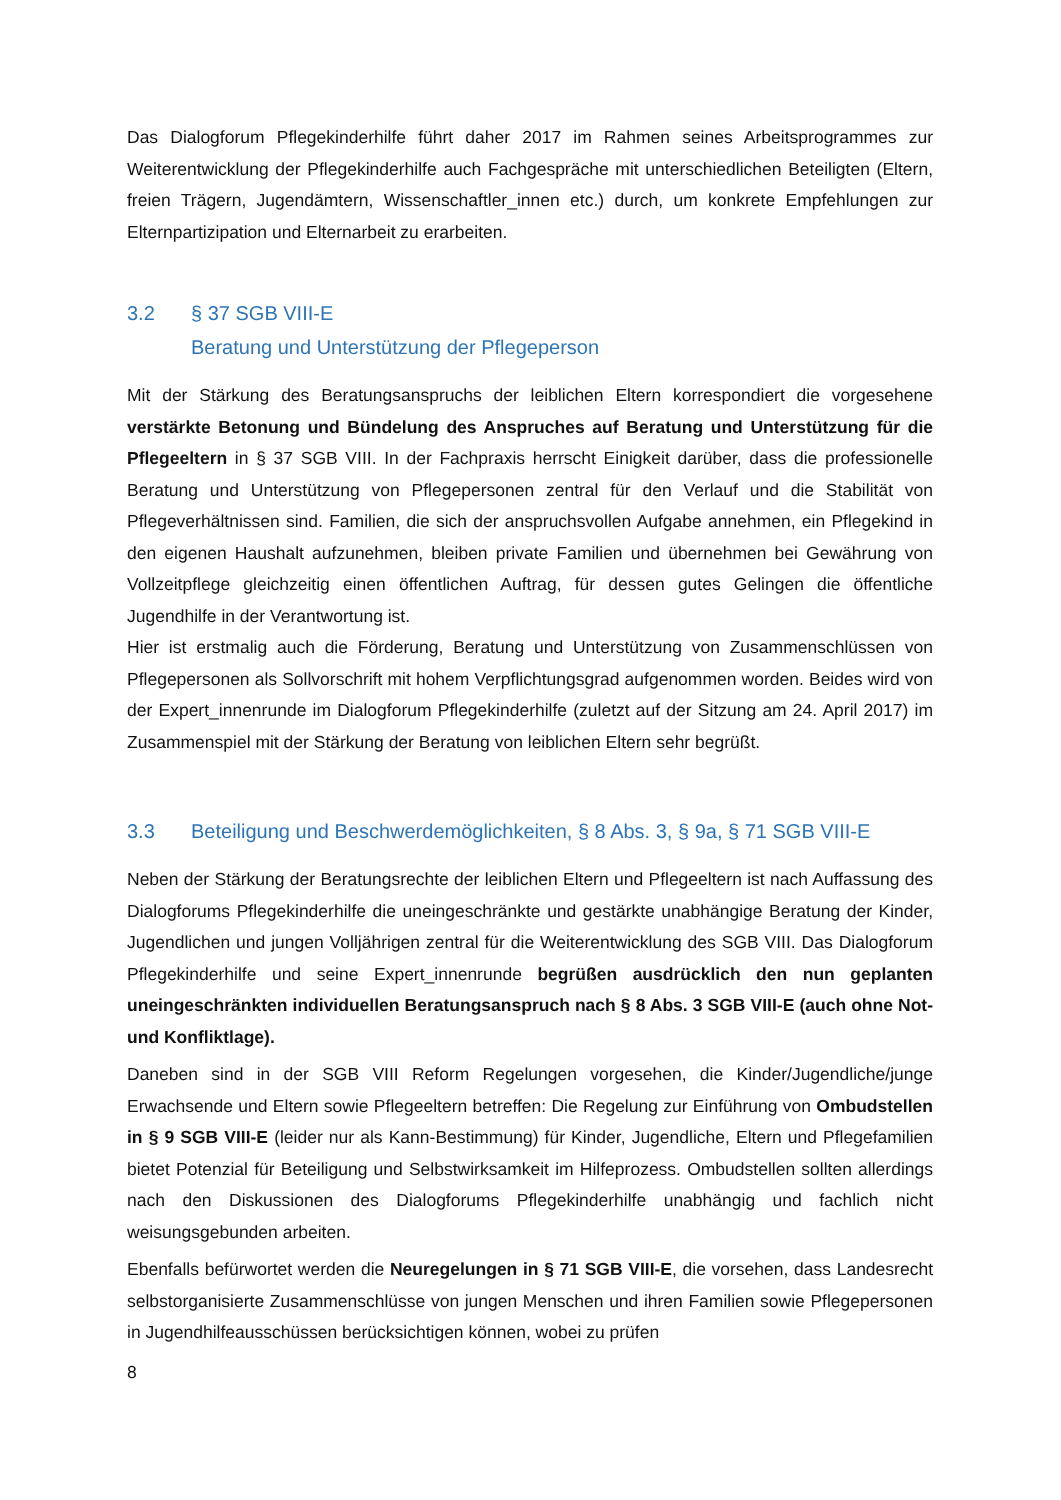Das Dialogforum Pflegekinderhilfe führt daher 2017 im Rahmen seines Arbeitsprogrammes zur Weiterentwicklung der Pflegekinderhilfe auch Fachgespräche mit unterschiedlichen Beteiligten (Eltern, freien Trägern, Jugendämtern, Wissenschaftler_innen etc.) durch, um konkrete Empfehlungen zur Elternpartizipation und Elternarbeit zu erarbeiten.
3.2 § 37 SGB VIII-E
Beratung und Unterstützung der Pflegeperson
Mit der Stärkung des Beratungsanspruchs der leiblichen Eltern korrespondiert die vorgesehene verstärkte Betonung und Bündelung des Anspruches auf Beratung und Unterstützung für die Pflegeeltern in § 37 SGB VIII. In der Fachpraxis herrscht Einigkeit darüber, dass die professionelle Beratung und Unterstützung von Pflegepersonen zentral für den Verlauf und die Stabilität von Pflegeverhältnissen sind. Familien, die sich der anspruchsvollen Aufgabe annehmen, ein Pflegekind in den eigenen Haushalt aufzunehmen, bleiben private Familien und übernehmen bei Gewährung von Vollzeitpflege gleichzeitig einen öffentlichen Auftrag, für dessen gutes Gelingen die öffentliche Jugendhilfe in der Verantwortung ist.
Hier ist erstmalig auch die Förderung, Beratung und Unterstützung von Zusammenschlüssen von Pflegepersonen als Sollvorschrift mit hohem Verpflichtungsgrad aufgenommen worden. Beides wird von der Expert_innenrunde im Dialogforum Pflegekinderhilfe (zuletzt auf der Sitzung am 24. April 2017) im Zusammenspiel mit der Stärkung der Beratung von leiblichen Eltern sehr begrüßt.
3.3 Beteiligung und Beschwerdemöglichkeiten, § 8 Abs. 3, § 9a, § 71 SGB VIII-E
Neben der Stärkung der Beratungsrechte der leiblichen Eltern und Pflegeeltern ist nach Auffassung des Dialogforums Pflegekinderhilfe die uneingeschränkte und gestärkte unabhängige Beratung der Kinder, Jugendlichen und jungen Volljährigen zentral für die Weiterentwicklung des SGB VIII. Das Dialogforum Pflegekinderhilfe und seine Expert_innenrunde begrüßen ausdrücklich den nun geplanten uneingeschränkten individuellen Beratungsanspruch nach § 8 Abs. 3 SGB VIII-E (auch ohne Not- und Konfliktlage).
Daneben sind in der SGB VIII Reform Regelungen vorgesehen, die Kinder/Jugendliche/junge Erwachsende und Eltern sowie Pflegeeltern betreffen: Die Regelung zur Einführung von Ombudstellen in § 9 SGB VIII-E (leider nur als Kann-Bestimmung) für Kinder, Jugendliche, Eltern und Pflegefamilien bietet Potenzial für Beteiligung und Selbstwirksamkeit im Hilfeprozess. Ombudstellen sollten allerdings nach den Diskussionen des Dialogforums Pflegekinderhilfe unabhängig und fachlich nicht weisungsgebunden arbeiten.
Ebenfalls befürwortet werden die Neuregelungen in § 71 SGB VIII-E, die vorsehen, dass Landesrecht selbstorganisierte Zusammenschlüsse von jungen Menschen und ihren Familien sowie Pflegepersonen in Jugendhilfeausschüssen berücksichtigen können, wobei zu prüfen
8